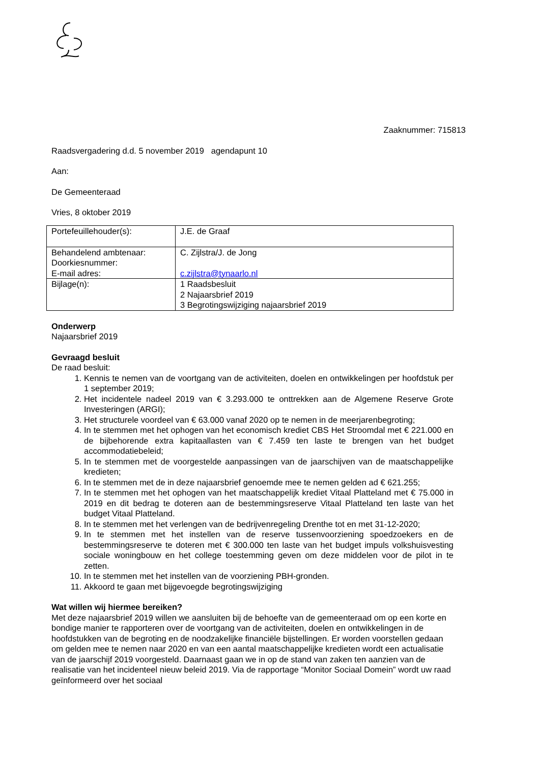Zaaknummer: 715813
Raadsvergadering d.d. 5 november 2019 agendapunt 10
Aan:
De Gemeenteraad
Vries, 8 oktober 2019
| Portefeuillehouder(s): | J.E. de Graaf |
| Behandelend ambtenaar: Doorkiesnummer: E-mail adres: | C. Zijlstra/J. de Jong c.zijlstra@tynaarlo.nl |
| Bijlage(n): | 1 Raadsbesluit 2 Najaarsbrief 2019 3 Begrotingswijziging najaarsbrief 2019 |
Onderwerp
Najaarsbrief 2019
Gevraagd besluit
De raad besluit:
1. Kennis te nemen van de voortgang van de activiteiten, doelen en ontwikkelingen per hoofdstuk per 1 september 2019;
2. Het incidentele nadeel 2019 van € 3.293.000 te onttrekken aan de Algemene Reserve Grote Investeringen (ARGI);
3. Het structurele voordeel van € 63.000 vanaf 2020 op te nemen in de meerjarenbegroting;
4. In te stemmen met het ophogen van het economisch krediet CBS Het Stroomdal met € 221.000 en de bijbehorende extra kapitaallasten van € 7.459 ten laste te brengen van het budget accommodatiebeleid;
5. In te stemmen met de voorgestelde aanpassingen van de jaarschijven van de maatschappelijke kredieten;
6. In te stemmen met de in deze najaarsbrief genoemde mee te nemen gelden ad € 621.255;
7. In te stemmen met het ophogen van het maatschappelijk krediet Vitaal Platteland met € 75.000 in 2019 en dit bedrag te doteren aan de bestemmingsreserve Vitaal Platteland ten laste van het budget Vitaal Platteland.
8. In te stemmen met het verlengen van de bedrijvenregeling Drenthe tot en met 31-12-2020;
9. In te stemmen met het instellen van de reserve tussenvoorziening spoedzoekers en de bestemmingsreserve te doteren met € 300.000 ten laste van het budget impuls volkshuisvesting sociale woningbouw en het college toestemming geven om deze middelen voor de pilot in te zetten.
10. In te stemmen met het instellen van de voorziening PBH-gronden.
11. Akkoord te gaan met bijgevoegde begrotingswijziging
Wat willen wij hiermee bereiken?
Met deze najaarsbrief 2019 willen we aansluiten bij de behoefte van de gemeenteraad om op een korte en bondige manier te rapporteren over de voortgang van de activiteiten, doelen en ontwikkelingen in de hoofdstukken van de begroting en de noodzakelijke financiële bijstellingen. Er worden voorstellen gedaan om gelden mee te nemen naar 2020 en van een aantal maatschappelijke kredieten wordt een actualisatie van de jaarschijf 2019 voorgesteld. Daarnaast gaan we in op de stand van zaken ten aanzien van de realisatie van het incidenteel nieuw beleid 2019. Via de rapportage “Monitor Sociaal Domein” wordt uw raad geïnformeerd over het sociaal